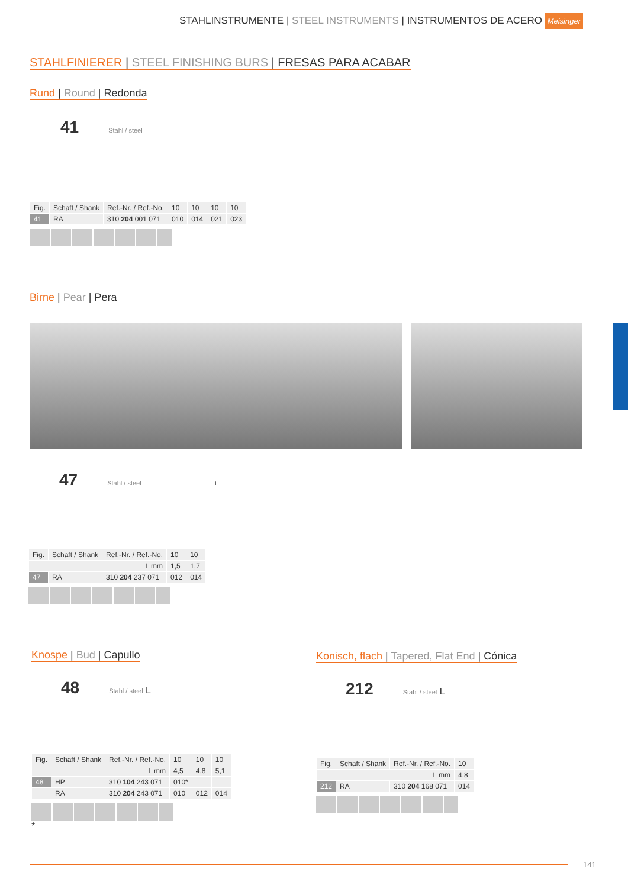STAHLINSTRUMENTE | STEEL INSTRUMENTS | INSTRUMENTOS DE ACERO Meisinger
STAHLFINIERER | STEEL FINISHING BURS | FRESAS PARA ACABAR
Rund | Round | Redonda
41 Stahl / steel
| Fig. | Schaft / Shank | Ref.-Nr. / Ref.-No. | 10 | 10 | 10 | 10 |
| 41 | RA | 310 204 001 071 | 010 | 014 | 021 | 023 |
Birne | Pear | Pera
47 Stahl / steel L
| Fig. | Schaft / Shank | Ref.-Nr. / Ref.-No. | 10 | 10 |
| L mm | | | 1,5 | 1,7 |
| 47 | RA | 310 204 237 071 | 012 | 014 |
Knospe | Bud | Capullo
48 Stahl / steel L
| Fig. | Schaft / Shank | Ref.-Nr. / Ref.-No. | 10 | 10 | 10 |
| L mm | | | 4,5 | 4,8 | 5,1 |
| 48 | HP | 310 104 243 071 | 010* | | |
| | RA | 310 204 243 071 | 010 | 012 | 014 |
*
Konisch, flach | Tapered, Flat End | Cónica
212 Stahl / steel L
| Fig. | Schaft / Shank | Ref.-Nr. / Ref.-No. | 10 |
| L mm | | | 4,8 |
| 212 | RA | 310 204 168 071 | 014 |
141